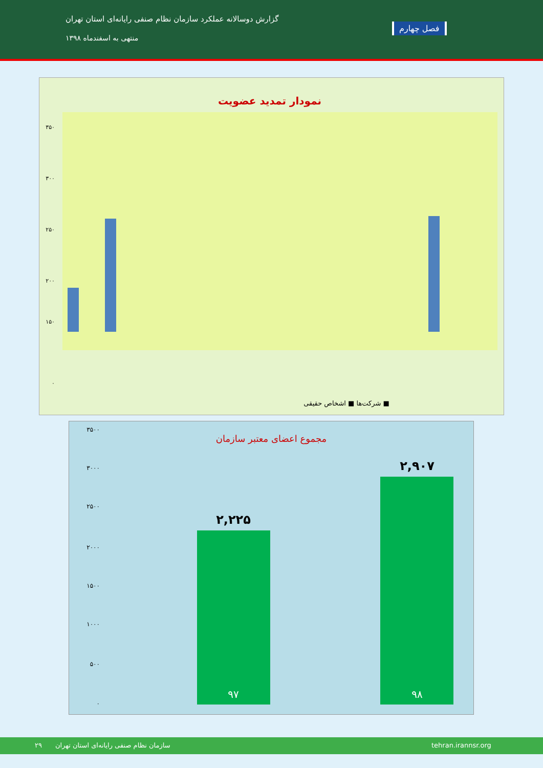گزارش دوسالانه عملکرد سازمان نظام صنفی رایانه‌ای استان تهران
منتهی به اسفندماه ۱۳۹۸
فصل چهارم
نمودار تمدید عضویت
۳۵۰
۳۰۰
۲۵۰
۲۰۰
۱۵۰
۰
شرکت‌ها ■ اشخاص حقیقی ■
مجموع اعضای معتبر سازمان
۳۵۰۰
۳۰۰۰
۲۵۰۰
۲۰۰۰
۱۵۰۰
۱۰۰۰
۵۰۰
۰
۲,۲۲۵
۲,۹۰۷
۹۷
۹۸
۲۹ سازمان نظام صنفی رایانه‌ای استان تهران tehran.irannsr.org